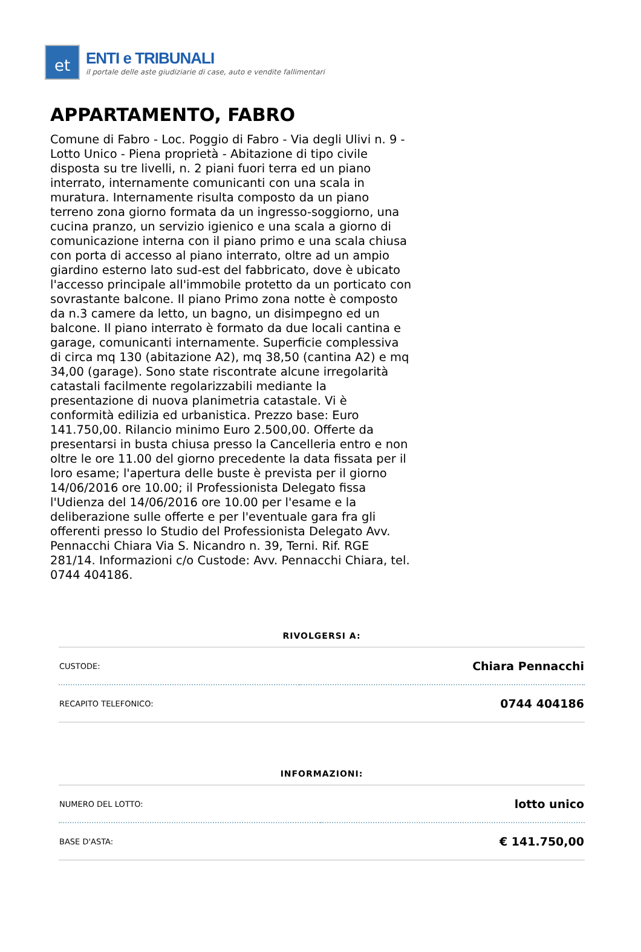et
ENTI e TRIBUNALI
il portale delle aste giudiziarie di case, auto e vendite fallimentari
APPARTAMENTO, FABRO
Comune di Fabro - Loc. Poggio di Fabro - Via degli Ulivi n. 9 - Lotto Unico - Piena proprietà - Abitazione di tipo civile disposta su tre livelli, n. 2 piani fuori terra ed un piano interrato, internamente comunicanti con una scala in muratura. Internamente risulta composto da un piano terreno zona giorno formata da un ingresso-soggiorno, una cucina pranzo, un servizio igienico e una scala a giorno di comunicazione interna con il piano primo e una scala chiusa con porta di accesso al piano interrato, oltre ad un ampio giardino esterno lato sud-est del fabbricato, dove è ubicato l'accesso principale all'immobile protetto da un porticato con sovrastante balcone. Il piano Primo zona notte è composto da n.3 camere da letto, un bagno, un disimpegno ed un balcone. Il piano interrato è formato da due locali cantina e garage, comunicanti internamente. Superficie complessiva di circa mq 130 (abitazione A2), mq 38,50 (cantina A2) e mq 34,00 (garage). Sono state riscontrate alcune irregolarità catastali facilmente regolarizzabili mediante la presentazione di nuova planimetria catastale. Vi è conformità edilizia ed urbanistica. Prezzo base: Euro 141.750,00. Rilancio minimo Euro 2.500,00. Offerte da presentarsi in busta chiusa presso la Cancelleria entro e non oltre le ore 11.00 del giorno precedente la data fissata per il loro esame; l'apertura delle buste è prevista per il giorno 14/06/2016 ore 10.00; il Professionista Delegato fissa l'Udienza del 14/06/2016 ore 10.00 per l'esame e la deliberazione sulle offerte e per l'eventuale gara fra gli offerenti presso lo Studio del Professionista Delegato Avv. Pennacchi Chiara Via S. Nicandro n. 39, Terni. Rif. RGE 281/14. Informazioni c/o Custode: Avv. Pennacchi Chiara, tel. 0744 404186.
RIVOLGERSI A:
| CUSTODE: | Chiara Pennacchi |
| RECAPITO TELEFONICO: | 0744 404186 |
INFORMAZIONI:
| NUMERO DEL LOTTO: | lotto unico |
| BASE D'ASTA: | € 141.750,00 |